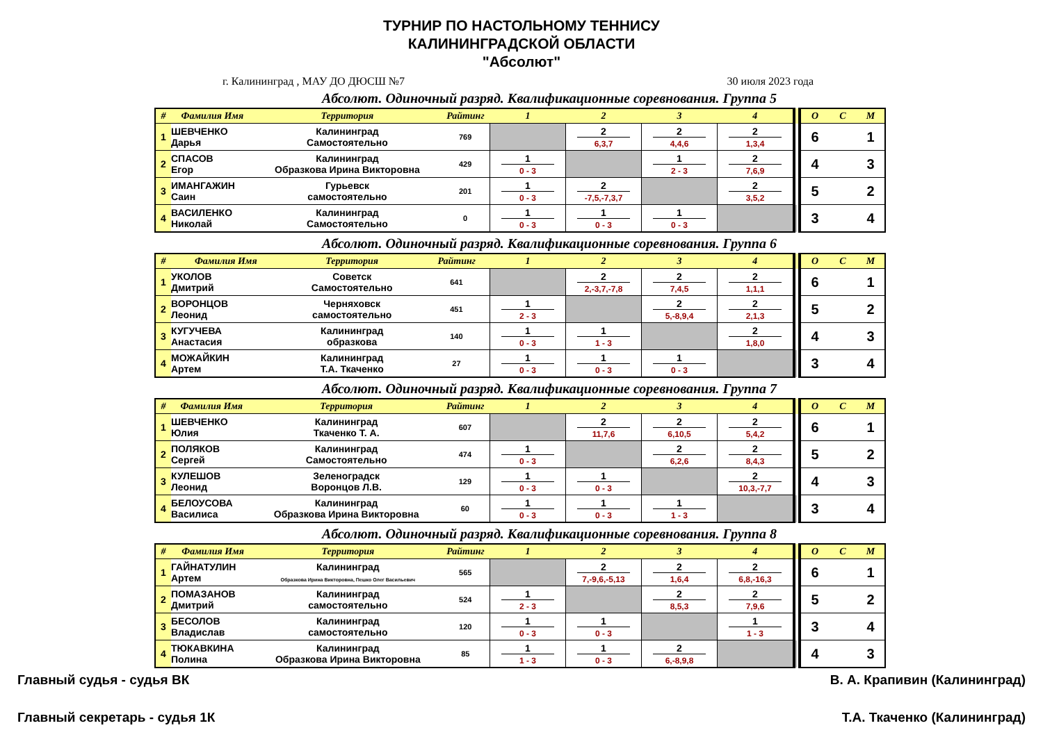ТУРНИР ПО НАСТОЛЬНОМУ ТЕННИСУ
КАЛИНИНГРАДСКОЙ ОБЛАСТИ
"Абсолют"
г. Калининград , МАУ ДО ДЮСШ №7 30 июля 2023 года
Абсолют. Одиночный разряд. Квалификационные соревнования. Группа 5
| # | Фамилия Имя | Территория | Райтинг | 1 | 2 | 3 | 4 | О | С | М |
| --- | --- | --- | --- | --- | --- | --- | --- | --- | --- | --- |
| 1 | ШЕВЧЕНКО Дарья | Калининград Самостоятельно | 769 | | 2 6,3,7 | 2 4,4,6 | 2 1,3,4 | 6 | | 1 |
| 2 | СПАСОВ Егор | Калининград Образкова Ирина Викторовна | 429 | 1 0 - 3 | | 1 2 - 3 | 2 7,6,9 | 4 | | 3 |
| 3 | ИМАНГАЖИН Саин | Гурьевск самостоятельно | 201 | 1 0 - 3 | 2 -7,5,-7,3,7 | | 2 3,5,2 | 5 | | 2 |
| 4 | ВАСИЛЕНКО Николай | Калининград Самостоятельно | 0 | 1 0 - 3 | 1 0 - 3 | 1 0 - 3 | | 3 | | 4 |
Абсолют. Одиночный разряд. Квалификационные соревнования. Группа 6
| # | Фамилия Имя | Территория | Райтинг | 1 | 2 | 3 | 4 | О | С | М |
| --- | --- | --- | --- | --- | --- | --- | --- | --- | --- | --- |
| 1 | УКОЛОВ Дмитрий | Советск Самостоятельно | 641 | | 2 2,-3,7,-7,8 | 2 7,4,5 | 2 1,1,1 | 6 | | 1 |
| 2 | ВОРОНЦОВ Леонид | Черняховск самостоятельно | 451 | 1 2 - 3 | | 2 5,-8,9,4 | 2 2,1,3 | 5 | | 2 |
| 3 | КУГУЧЕВА Анастасия | Калининград образкова | 140 | 1 0 - 3 | 1 1 - 3 | | 2 1,8,0 | 4 | | 3 |
| 4 | МОЖАЙКИН Артем | Калининград Т.А. Ткаченко | 27 | 1 0 - 3 | 1 0 - 3 | 1 0 - 3 | | 3 | | 4 |
Абсолют. Одиночный разряд. Квалификационные соревнования. Группа 7
| # | Фамилия Имя | Территория | Райтинг | 1 | 2 | 3 | 4 | О | С | М |
| --- | --- | --- | --- | --- | --- | --- | --- | --- | --- | --- |
| 1 | ШЕВЧЕНКО Юлия | Калининград Ткаченко Т. А. | 607 | | 2 11,7,6 | 2 6,10,5 | 2 5,4,2 | 6 | | 1 |
| 2 | ПОЛЯКОВ Сергей | Калининград Самостоятельно | 474 | 1 0 - 3 | | 2 6,2,6 | 2 8,4,3 | 5 | | 2 |
| 3 | КУЛЕШОВ Леонид | Зеленоградск Воронцов Л.В. | 129 | 1 0 - 3 | 1 0 - 3 | | 2 10,3,-7,7 | 4 | | 3 |
| 4 | БЕЛОУСОВА Василиса | Калининград Образкова Ирина Викторовна | 60 | 1 0 - 3 | 1 0 - 3 | 1 1 - 3 | | 3 | | 4 |
Абсолют. Одиночный разряд. Квалификационные соревнования. Группа 8
| # | Фамилия Имя | Территория | Райтинг | 1 | 2 | 3 | 4 | О | С | М |
| --- | --- | --- | --- | --- | --- | --- | --- | --- | --- | --- |
| 1 | ГАЙНАТУЛИН Артем | Калининград Образкова Ирина Викторовна, Пешко Олег Васильевич | 565 | | 2 7,-9,6,-5,13 | 2 1,6,4 | 2 6,8,-16,3 | 6 | | 1 |
| 2 | ПОМАЗАНОВ Дмитрий | Калининград самостоятельно | 524 | 1 2 - 3 | | 2 8,5,3 | 2 7,9,6 | 5 | | 2 |
| 3 | БЕСОЛОВ Владислав | Калининград самостоятельно | 120 | 1 0 - 3 | 1 0 - 3 | | 1 1 - 3 | 3 | | 4 |
| 4 | ТЮКАВКИНА Полина | Калининград Образкова Ирина Викторовна | 85 | 1 1 - 3 | 1 0 - 3 | 2 6,-8,9,8 | | 4 | | 3 |
Главный судья - судья ВК В. А. Крапивин (Калининград)
Главный секретарь - судья 1К Т.А. Ткаченко (Калининград)